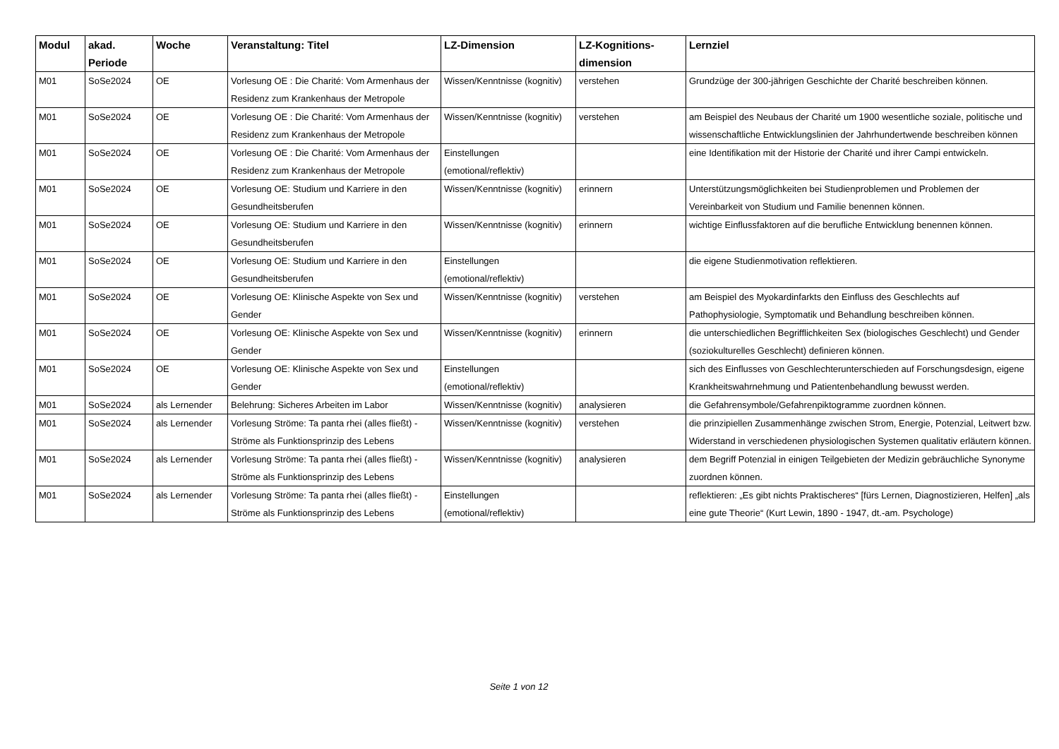| Modul | akad. Periode | Woche | Veranstaltung: Titel | LZ-Dimension | LZ-Kognitions-dimension | Lernziel |
| --- | --- | --- | --- | --- | --- | --- |
| M01 | SoSe2024 | OE | Vorlesung OE : Die Charité: Vom Armenhaus der Residenz zum Krankenhaus der Metropole | Wissen/Kenntnisse (kognitiv) | verstehen | Grundzüge der 300-jährigen Geschichte der Charité beschreiben können. |
| M01 | SoSe2024 | OE | Vorlesung OE : Die Charité: Vom Armenhaus der Residenz zum Krankenhaus der Metropole | Wissen/Kenntnisse (kognitiv) | verstehen | am Beispiel des Neubaus der Charité um 1900 wesentliche soziale, politische und wissenschaftliche Entwicklungslinien der Jahrhundertwende beschreiben können |
| M01 | SoSe2024 | OE | Vorlesung OE : Die Charité: Vom Armenhaus der Residenz zum Krankenhaus der Metropole | Einstellungen (emotional/reflektiv) | | eine Identifikation mit der Historie der Charité und ihrer Campi entwickeln. |
| M01 | SoSe2024 | OE | Vorlesung OE: Studium und Karriere in den Gesundheitsberufen | Wissen/Kenntnisse (kognitiv) | erinnern | Unterstützungsmöglichkeiten bei Studienproblemen und Problemen der Vereinbarkeit von Studium und Familie benennen können. |
| M01 | SoSe2024 | OE | Vorlesung OE: Studium und Karriere in den Gesundheitsberufen | Wissen/Kenntnisse (kognitiv) | erinnern | wichtige Einflussfaktoren auf die berufliche Entwicklung benennen können. |
| M01 | SoSe2024 | OE | Vorlesung OE: Studium und Karriere in den Gesundheitsberufen | Einstellungen (emotional/reflektiv) | | die eigene Studienmotivation reflektieren. |
| M01 | SoSe2024 | OE | Vorlesung OE: Klinische Aspekte von Sex und Gender | Wissen/Kenntnisse (kognitiv) | verstehen | am Beispiel des Myokardinfarkts den Einfluss des Geschlechts auf Pathophysiologie, Symptomatik und Behandlung beschreiben können. |
| M01 | SoSe2024 | OE | Vorlesung OE: Klinische Aspekte von Sex und Gender | Wissen/Kenntnisse (kognitiv) | erinnern | die unterschiedlichen Begrifflichkeiten Sex (biologisches Geschlecht) und Gender (soziokulturelles Geschlecht) definieren können. |
| M01 | SoSe2024 | OE | Vorlesung OE: Klinische Aspekte von Sex und Gender | Einstellungen (emotional/reflektiv) | | sich des Einflusses von Geschlechterunterschieden auf Forschungsdesign, eigene Krankheitswahrnehmung und Patientenbehandlung bewusst werden. |
| M01 | SoSe2024 | als Lernender | Belehrung: Sicheres Arbeiten im Labor | Wissen/Kenntnisse (kognitiv) | analysieren | die Gefahrensymbole/Gefahrenpiktogramme zuordnen können. |
| M01 | SoSe2024 | als Lernender | Vorlesung Ströme: Ta panta rhei (alles fließt) - Ströme als Funktionsprinzip des Lebens | Wissen/Kenntnisse (kognitiv) | verstehen | die prinzipiellen Zusammenhänge zwischen Strom, Energie, Potenzial, Leitwert bzw. Widerstand in verschiedenen physiologischen Systemen qualitativ erläutern können. |
| M01 | SoSe2024 | als Lernender | Vorlesung Ströme: Ta panta rhei (alles fließt) - Ströme als Funktionsprinzip des Lebens | Wissen/Kenntnisse (kognitiv) | analysieren | dem Begriff Potenzial in einigen Teilgebieten der Medizin gebräuchliche Synonyme zuordnen können. |
| M01 | SoSe2024 | als Lernender | Vorlesung Ströme: Ta panta rhei (alles fließt) - Ströme als Funktionsprinzip des Lebens | Einstellungen (emotional/reflektiv) | | reflektieren: „Es gibt nichts Praktischeres“ [fürs Lernen, Diagnostizieren, Helfen] „als eine gute Theorie“ (Kurt Lewin, 1890 - 1947, dt.-am. Psychologe) |
Seite 1 von 12